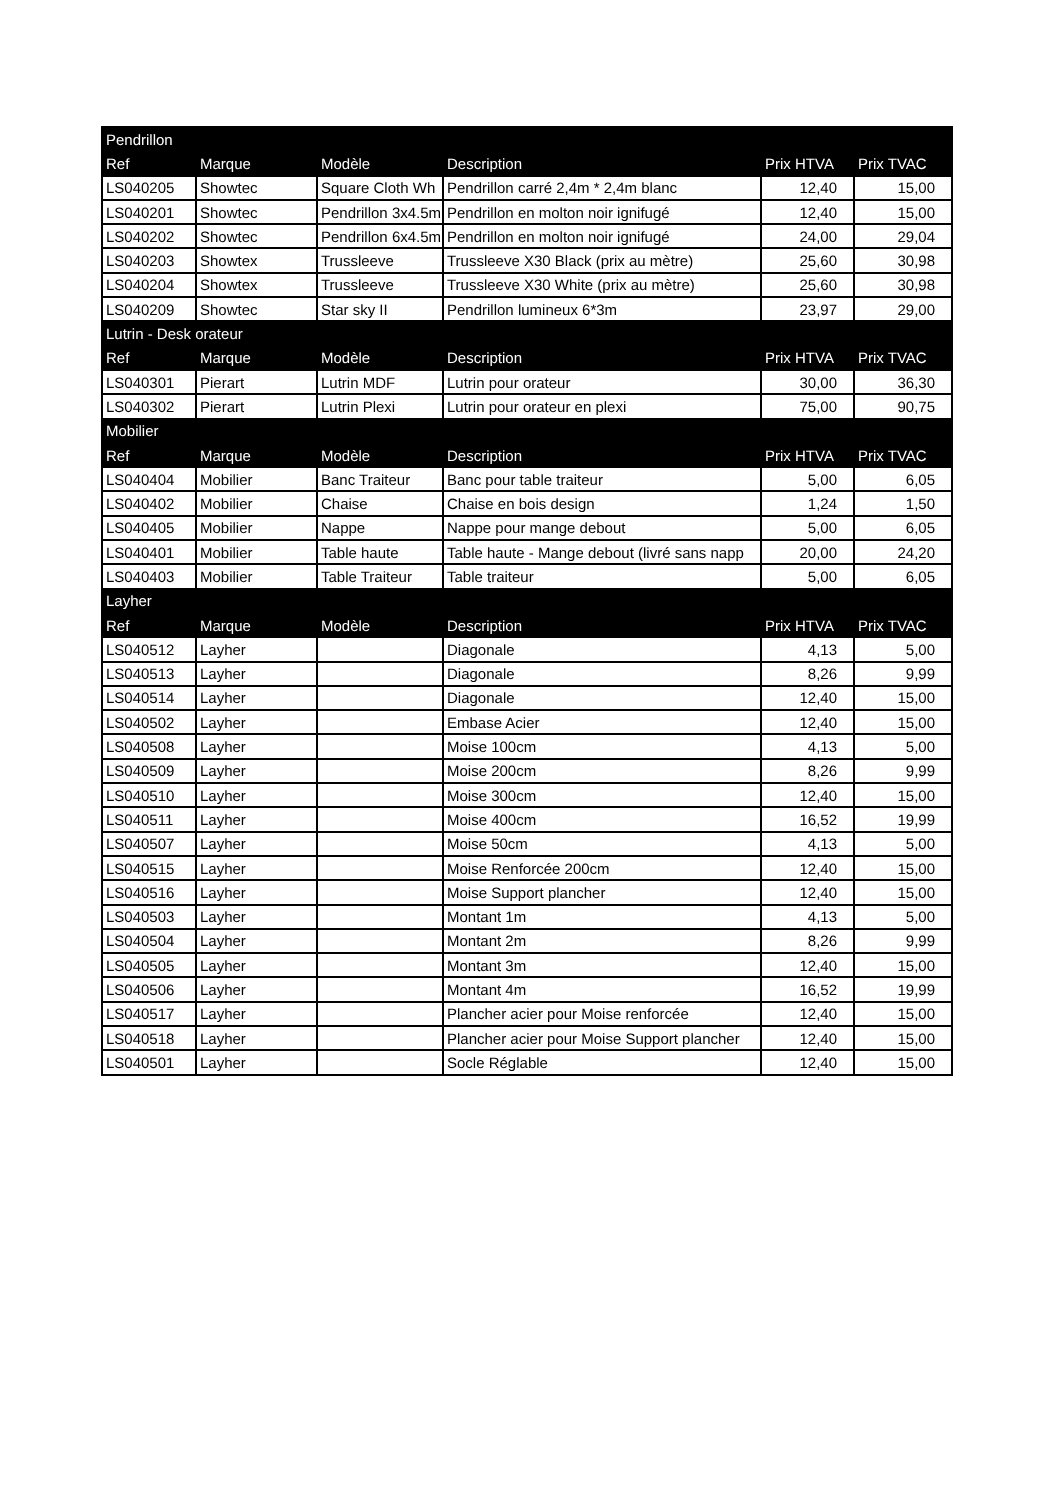| Pendrillon | | | | | |
| Ref | Marque | Modèle | Description | Prix HTVA | Prix TVAC |
| LS040205 | Showtec | Square Cloth Wh | Pendrillon carré 2,4m * 2,4m blanc | 12,40 | 15,00 |
| LS040201 | Showtec | Pendrillon 3x4.5m | Pendrillon en molton noir ignifugé | 12,40 | 15,00 |
| LS040202 | Showtec | Pendrillon 6x4.5m | Pendrillon en molton noir ignifugé | 24,00 | 29,04 |
| LS040203 | Showtex | Trussleeve | Trussleeve X30 Black (prix au mètre) | 25,60 | 30,98 |
| LS040204 | Showtex | Trussleeve | Trussleeve X30 White (prix au mètre) | 25,60 | 30,98 |
| LS040209 | Showtec | Star sky II | Pendrillon lumineux 6*3m | 23,97 | 29,00 |
| Lutrin - Desk orateur | | | | | |
| Ref | Marque | Modèle | Description | Prix HTVA | Prix TVAC |
| LS040301 | Pierart | Lutrin MDF | Lutrin pour orateur | 30,00 | 36,30 |
| LS040302 | Pierart | Lutrin Plexi | Lutrin pour orateur en plexi | 75,00 | 90,75 |
| Mobilier | | | | | |
| Ref | Marque | Modèle | Description | Prix HTVA | Prix TVAC |
| LS040404 | Mobilier | Banc Traiteur | Banc pour table traiteur | 5,00 | 6,05 |
| LS040402 | Mobilier | Chaise | Chaise en bois design | 1,24 | 1,50 |
| LS040405 | Mobilier | Nappe | Nappe pour mange debout | 5,00 | 6,05 |
| LS040401 | Mobilier | Table haute | Table haute - Mange debout (livré sans napp | 20,00 | 24,20 |
| LS040403 | Mobilier | Table Traiteur | Table traiteur | 5,00 | 6,05 |
| Layher | | | | | |
| Ref | Marque | Modèle | Description | Prix HTVA | Prix TVAC |
| LS040512 | Layher | | Diagonale | 4,13 | 5,00 |
| LS040513 | Layher | | Diagonale | 8,26 | 9,99 |
| LS040514 | Layher | | Diagonale | 12,40 | 15,00 |
| LS040502 | Layher | | Embase Acier | 12,40 | 15,00 |
| LS040508 | Layher | | Moise 100cm | 4,13 | 5,00 |
| LS040509 | Layher | | Moise 200cm | 8,26 | 9,99 |
| LS040510 | Layher | | Moise 300cm | 12,40 | 15,00 |
| LS040511 | Layher | | Moise 400cm | 16,52 | 19,99 |
| LS040507 | Layher | | Moise 50cm | 4,13 | 5,00 |
| LS040515 | Layher | | Moise Renforcée 200cm | 12,40 | 15,00 |
| LS040516 | Layher | | Moise Support plancher | 12,40 | 15,00 |
| LS040503 | Layher | | Montant 1m | 4,13 | 5,00 |
| LS040504 | Layher | | Montant 2m | 8,26 | 9,99 |
| LS040505 | Layher | | Montant 3m | 12,40 | 15,00 |
| LS040506 | Layher | | Montant 4m | 16,52 | 19,99 |
| LS040517 | Layher | | Plancher acier pour Moise renforcée | 12,40 | 15,00 |
| LS040518 | Layher | | Plancher acier pour Moise Support plancher | 12,40 | 15,00 |
| LS040501 | Layher | | Socle Réglable | 12,40 | 15,00 |